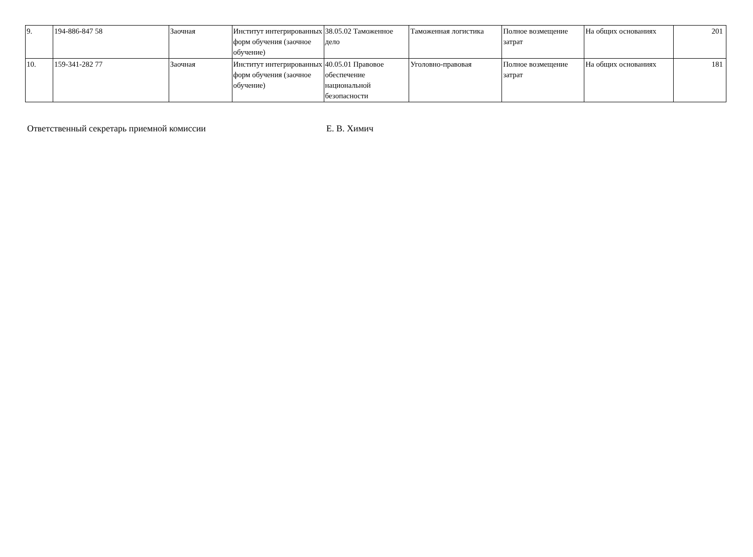| 9. | 194-886-847 58 | Заочная | Институт интегрированных форм обучения (заочное обучение) | 38.05.02 Таможенное дело | Таможенная логистика | Полное возмещение затрат | На общих основаниях | 201 |
| 10. | 159-341-282 77 | Заочная | Институт интегрированных форм обучения (заочное обучение) | 40.05.01 Правовое обеспечение национальной безопасности | Уголовно-правовая | Полное возмещение затрат | На общих основаниях | 181 |
Ответственный секретарь приемной комиссии Е. В. Химич